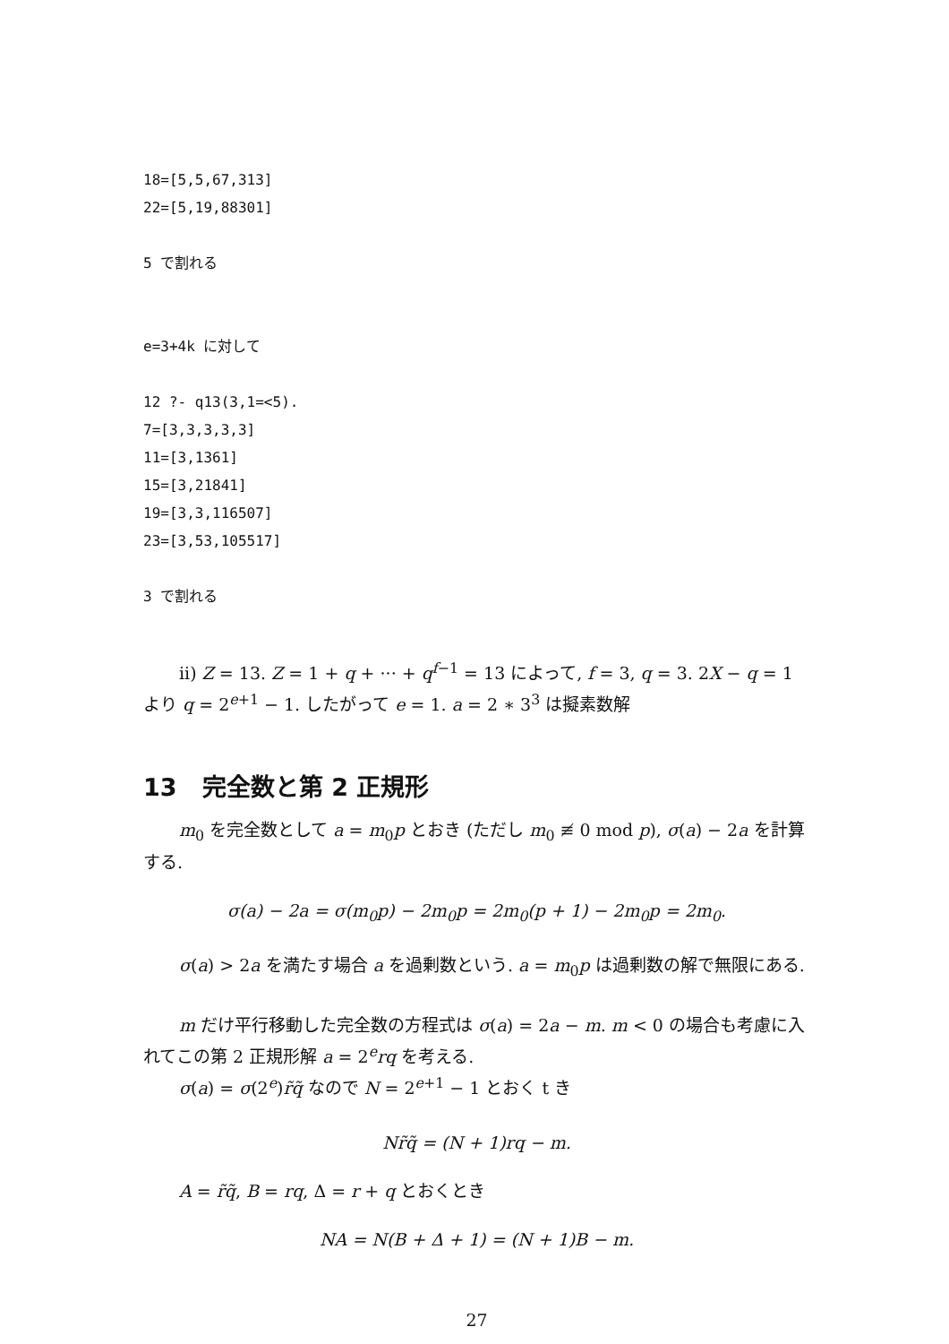18=[5,5,67,313]
22=[5,19,88301]

5 で割れる


e=3+4k に対して

12 ?- q13(3,1=<5).
7=[3,3,3,3,3]
11=[3,1361]
15=[3,21841]
19=[3,3,116507]
23=[3,53,105517]

3 で割れる
ii) Z = 13. Z = 1 + q + ··· + q<sup>f−1</sup> = 13 によって, f = 3, q = 3. 2X − q = 1 より q = 2<sup>e+1</sup> − 1. したがって e = 1. a = 2 ∗ 3<sup>3</sup> は擬素数解
13 完全数と第 2 正規形
m<sub>0</sub> を完全数として a = m<sub>0</sub>p とおき (ただし m<sub>0</sub> ≢ 0 mod p), σ(a) − 2a を計算する.
σ(a) − 2a = σ(m<sub>0</sub>p) − 2m<sub>0</sub>p = 2m<sub>0</sub>(p + 1) − 2m<sub>0</sub>p = 2m<sub>0</sub>.
σ(a) > 2a を満たす場合 a を過剰数という. a = m<sub>0</sub>p は過剰数の解で無限にある.
m だけ平行移動した完全数の方程式は σ(a) = 2a − m. m < 0 の場合も考慮に入れてこの第 2 正規形解 a = 2<sup>e</sup>rq を考える.
σ(a) = σ(2<sup>e</sup>)r̃q̃ なので N = 2<sup>e+1</sup> − 1 とおく t き
Nr̃q̃ = (N + 1)rq − m.
A = r̃q̃, B = rq, Δ = r + q とおくとき
NA = N(B + Δ + 1) = (N + 1)B − m.
27